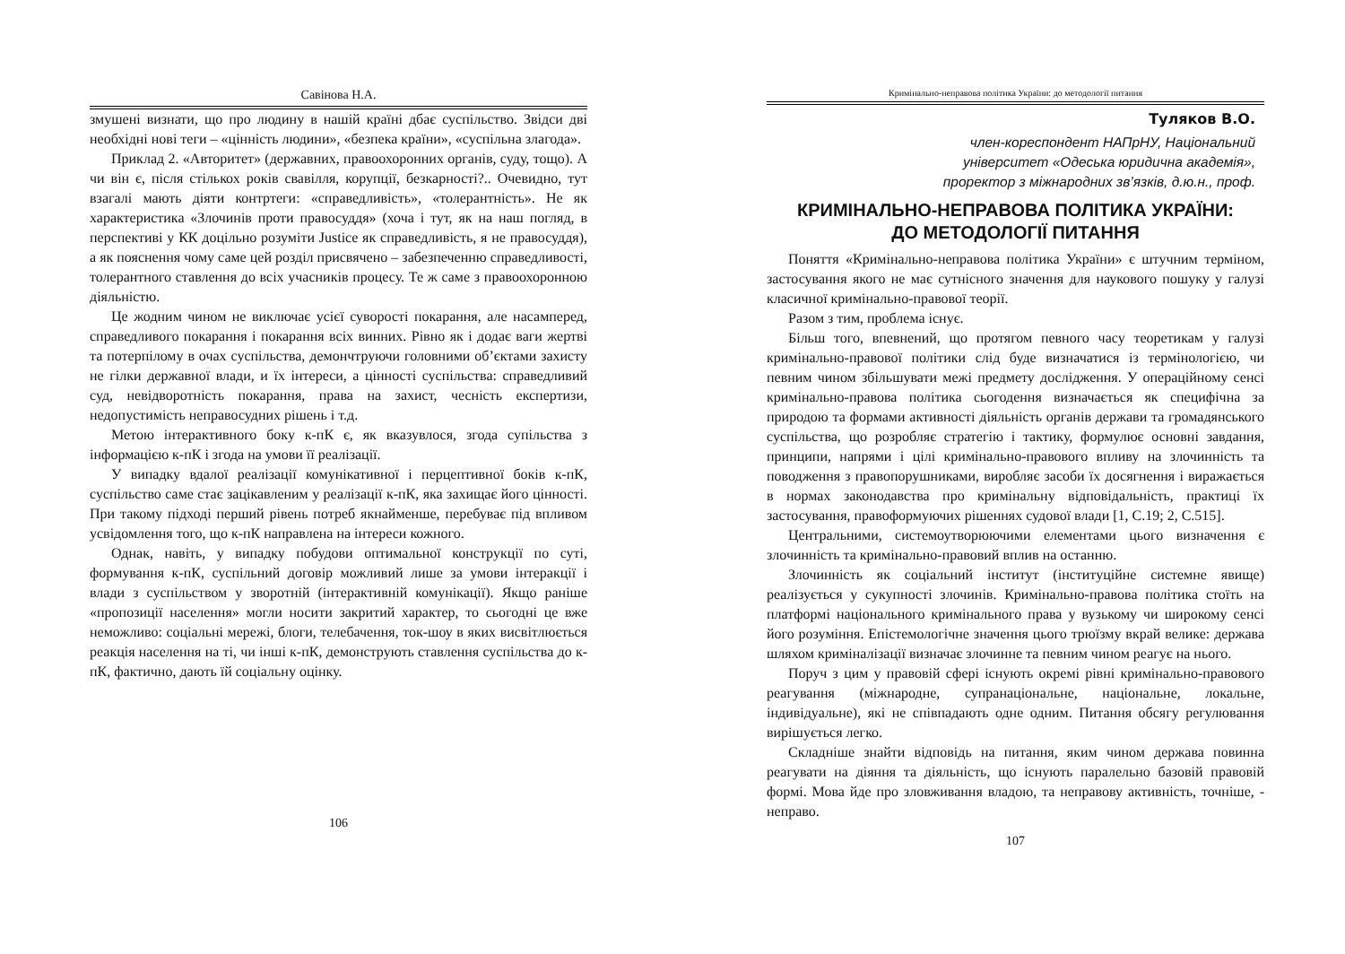Савінова Н.А.
змушені визнати, що про людину в нашій країні дбає суспільство. Звідси дві необхідні нові теги – «цінність людини», «безпека країни», «суспільна злагода».
Приклад 2. «Авторитет» (державних, правоохоронних органів, суду, тощо). А чи він є, після стількох років свавілля, корупції, безкарності?.. Очевидно, тут взагалі мають діяти контртеги: «справедливість», «толерантність». Не як характеристика «Злочинів проти правосуддя» (хоча і тут, як на наш погляд, в перспективі у КК доцільно розуміти Justice як справедливість, я не правосуддя), а як пояснення чому саме цей розділ присвячено – забезпеченню справедливості, толерантного ставлення до всіх учасників процесу. Те ж саме з правоохоронною діяльністю.
Це жодним чином не виключає усієї суворості покарання, але насамперед, справедливого покарання і покарання всіх винних. Рівно як і додає ваги жертві та потерпілому в очах суспільства, демончтруючи головними об’єктами захисту не гілки державної влади, и їх інтереси, а цінності суспільства: справедливий суд, невідворотність покарання, права на захист, чесність експертизи, недопустимість неправосудних рішень і т.д.
Метою інтерактивного боку к-пК є, як вказувлося, згода супільства з інформацією к-пК і згода на умови її реалізації.
У випадку вдалої реалізації комунікативної і перцептивної боків к-пК, суспільство саме стає зацікавленим у реалізації к-пК, яка захищає його цінності. При такому підході перший рівень потреб якнайменше, перебуває під впливом усвідомлення того, що к-пК направлена на інтереси кожного.
Однак, навіть, у випадку побудови оптимальної конструкції по суті, формування к-пК, суспільний договір можливий лише за умови інтеракції і влади з суспільством у зворотній (інтерактивній комунікації). Якщо раніше «пропозиції населення» могли носити закритий характер, то сьогодні це вже неможливо: соціальні мережі, блоги, телебачення, ток-шоу в яких висвітлюється реакція населення на ті, чи інші к-пК, демонструють ставлення суспільства до к-пК, фактично, дають їй соціальну оцінку.
106
Кримінально-неправова політика України: до методології питання
Туляков В.О.
член-кореспондент НАПрНУ, Національний
університет «Одеська юридична академія»,
проректор з міжнародних зв’язків, д.ю.н., проф.
КРИМІНАЛЬНО-НЕПРАВОВА ПОЛІТИКА УКРАЇНИ:
ДО МЕТОДОЛОГІЇ ПИТАННЯ
Поняття «Кримінально-неправова політика України» є штучним терміном, застосування якого не має сутнісного значення для наукового пошуку у галузі класичної кримінально-правової теорії.
Разом з тим, проблема існує.
Більш того, впевнений, що протягом певного часу теоретикам у галузі кримінально-правової політики слід буде визначатися із термінологією, чи певним чином збільшувати межі предмету дослідження. У операційному сенсі кримінально-правова політика сьогодення визначається як специфічна за природою та формами активності діяльність органів держави та громадянського суспільства, що розробляє стратегію і тактику, формулює основні завдання, принципи, напрями і цілі кримінально-правового впливу на злочинність та поводження з правопорушниками, виробляє засоби їх досягнення і виражається в нормах законодавства про кримінальну відповідальність, практиці їх застосування, правоформуючих рішеннях судової влади [1, С.19; 2, С.515].
Центральними, системоутворюючими елементами цього визначення є злочинність та кримінально-правовий вплив на останню.
Злочинність як соціальний інститут (інституційне системне явище) реалізується у сукупності злочинів. Кримінально-правова політика стоїть на платформі національного кримінального права у вузькому чи широкому сенсі його розуміння. Епістемологічне значення цього трюїзму вкрай велике: держава шляхом криміналізації визначає злочинне та певним чином реагує на нього.
Поруч з цим у правовій сфері існують окремі рівні кримінально-правового реагування (міжнародне, супранаціональне, національне, локальне, індивідуальне), які не співпадають одне одним. Питання обсягу регулювання вирішується легко.
Складніше знайти відповідь на питання, яким чином держава повинна реагувати на діяння та діяльність, що існують паралельно базовій правовій формі. Мова йде про зловживання владою, та неправову активність, точніше, - неправо.
107